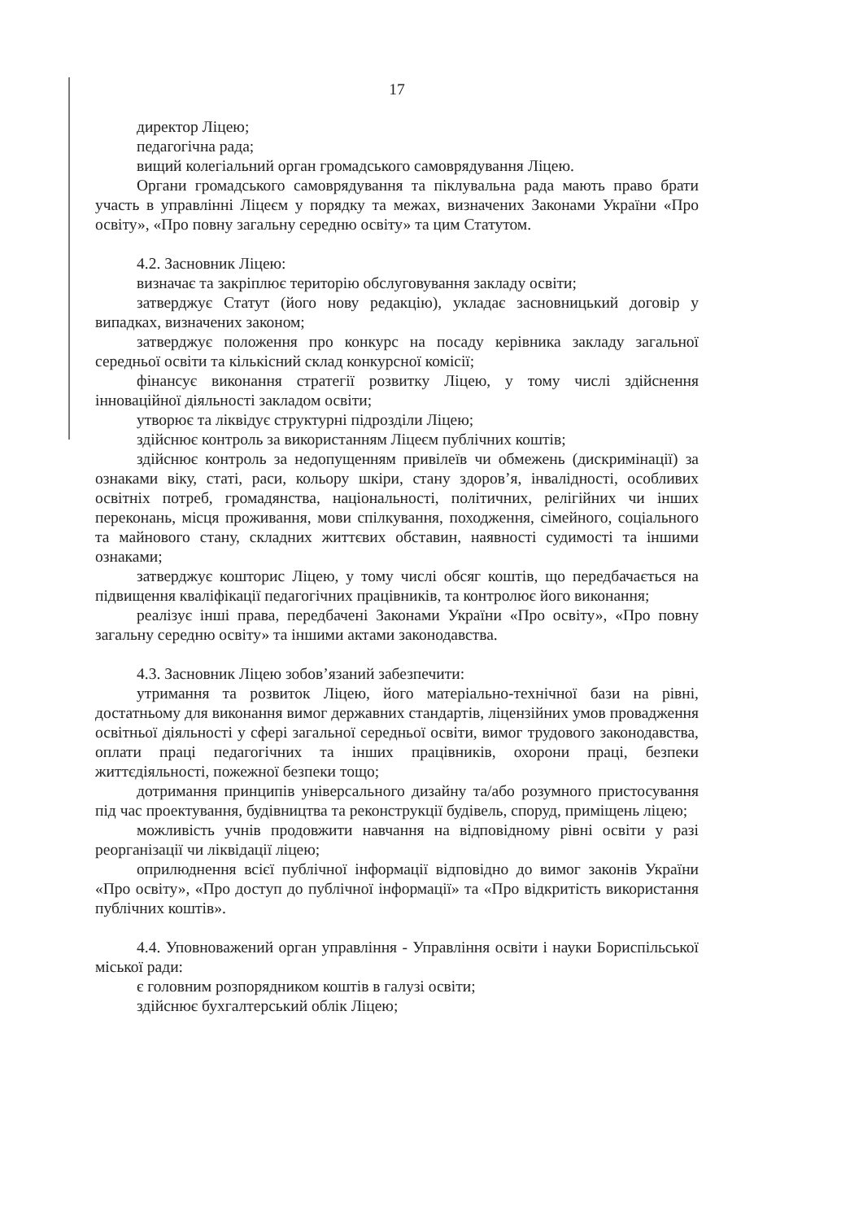17
директор Ліцею;
педагогічна рада;
вищий колегіальний орган громадського самоврядування Ліцею.
Органи громадського самоврядування та піклувальна рада мають право брати участь в управлінні Ліцеєм у порядку та межах, визначених Законами України «Про освіту», «Про повну загальну середню освіту» та цим Статутом.
4.2. Засновник Ліцею:
визначає та закріплює територію обслуговування закладу освіти;
затверджує Статут (його нову редакцію), укладає засновницький договір у випадках, визначених законом;
затверджує положення про конкурс на посаду керівника закладу загальної середньої освіти та кількісний склад конкурсної комісії;
фінансує виконання стратегії розвитку Ліцею, у тому числі здійснення інноваційної діяльності закладом освіти;
утворює та ліквідує структурні підрозділи Ліцею;
здійснює контроль за використанням Ліцеєм публічних коштів;
здійснює контроль за недопущенням привілеїв чи обмежень (дискримінації) за ознаками віку, статі, раси, кольору шкіри, стану здоров’я, інвалідності, особливих освітніх потреб, громадянства, національності, політичних, релігійних чи інших переконань, місця проживання, мови спілкування, походження, сімейного, соціального та майнового стану, складних життєвих обставин, наявності судимості та іншими ознаками;
затверджує кошторис Ліцею, у тому числі обсяг коштів, що передбачається на підвищення кваліфікації педагогічних працівників, та контролює його виконання;
реалізує інші права, передбачені Законами України «Про освіту», «Про повну загальну середню освіту» та іншими актами законодавства.
4.3. Засновник Ліцею зобов’язаний забезпечити:
утримання та розвиток Ліцею, його матеріально-технічної бази на рівні, достатньому для виконання вимог державних стандартів, ліцензійних умов провадження освітньої діяльності у сфері загальної середньої освіти, вимог трудового законодавства, оплати праці педагогічних та інших працівників, охорони праці, безпеки життєдіяльності, пожежної безпеки тощо;
дотримання принципів універсального дизайну та/або розумного пристосування під час проектування, будівництва та реконструкції будівель, споруд, приміщень ліцею;
можливість учнів продовжити навчання на відповідному рівні освіти у разі реорганізації чи ліквідації ліцею;
оприлюднення всієї публічної інформації відповідно до вимог законів України «Про освіту», «Про доступ до публічної інформації» та «Про відкритість використання публічних коштів».
4.4. Уповноважений орган управління - Управління освіти і науки Бориспільської міської ради:
є головним розпорядником коштів в галузі освіти;
здійснює бухгалтерський облік Ліцею;